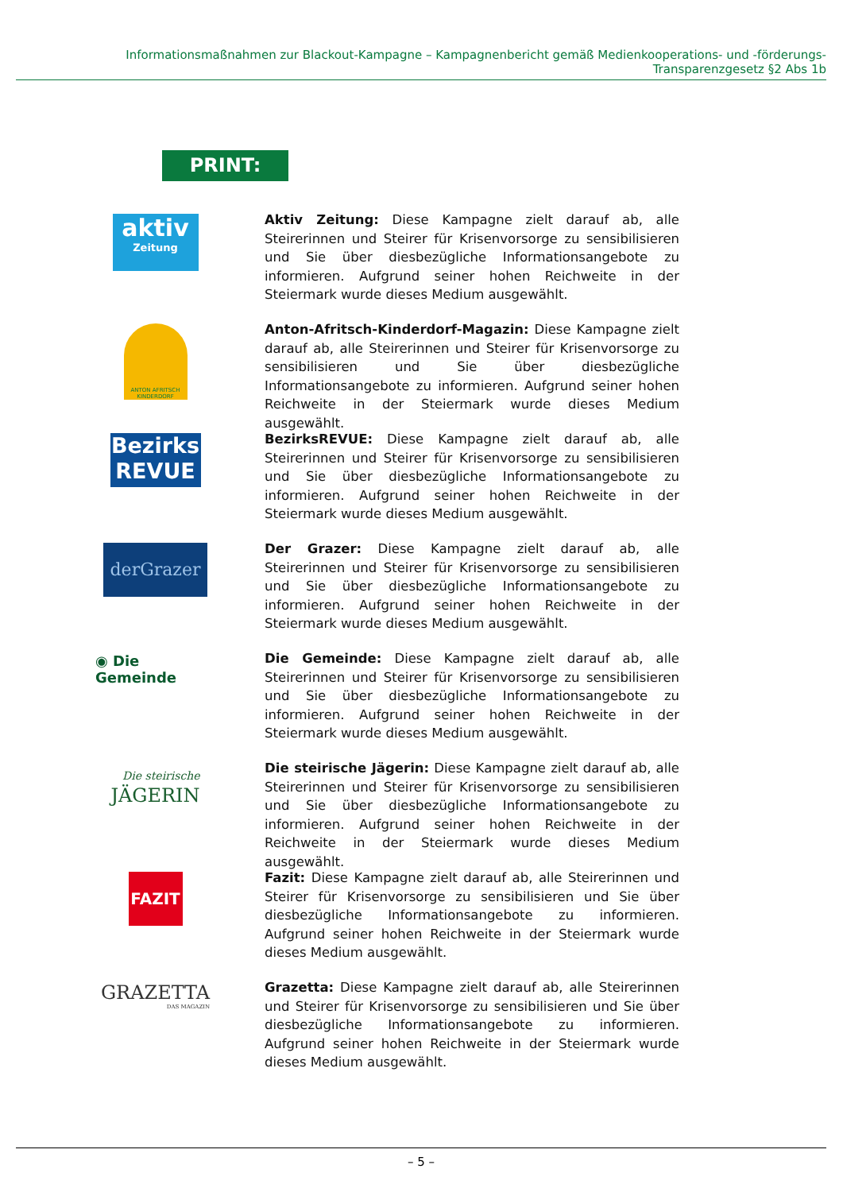Informationsmaßnahmen zur Blackout-Kampagne – Kampagnenbericht gemäß Medienkooperations- und -förderungs-Transparenzgesetz §2 Abs 1b
PRINT:
aktiv
Zeitung
Aktiv Zeitung: Diese Kampagne zielt darauf ab, alle Steirerinnen und Steirer für Krisenvorsorge zu sensibilisieren und Sie über diesbezügliche Informationsangebote zu informieren. Aufgrund seiner hohen Reichweite in der Steiermark wurde dieses Medium ausgewählt.
ANTON AFRITSCH KINDERDORF
Anton-Afritsch-Kinderdorf-Magazin: Diese Kampagne zielt darauf ab, alle Steirerinnen und Steirer für Krisenvorsorge zu sensibilisieren und Sie über diesbezügliche Informationsangebote zu informieren. Aufgrund seiner hohen Reichweite in der Steiermark wurde dieses Medium ausgewählt.
Bezirks
REVUE
BezirksREVUE: Diese Kampagne zielt darauf ab, alle Steirerinnen und Steirer für Krisenvorsorge zu sensibilisieren und Sie über diesbezügliche Informationsangebote zu informieren. Aufgrund seiner hohen Reichweite in der Steiermark wurde dieses Medium ausgewählt.
derGrazer
Der Grazer: Diese Kampagne zielt darauf ab, alle Steirerinnen und Steirer für Krisenvorsorge zu sensibilisieren und Sie über diesbezügliche Informationsangebote zu informieren. Aufgrund seiner hohen Reichweite in der Steiermark wurde dieses Medium ausgewählt.
◉ Die Gemeinde
Die Gemeinde: Diese Kampagne zielt darauf ab, alle Steirerinnen und Steirer für Krisenvorsorge zu sensibilisieren und Sie über diesbezügliche Informationsangebote zu informieren. Aufgrund seiner hohen Reichweite in der Steiermark wurde dieses Medium ausgewählt.
Die steirische
JÄGERIN
Die steirische Jägerin: Diese Kampagne zielt darauf ab, alle Steirerinnen und Steirer für Krisenvorsorge zu sensibilisieren und Sie über diesbezügliche Informationsangebote zu informieren. Aufgrund seiner hohen Reichweite in der Reichweite in der Steiermark wurde dieses Medium ausgewählt.
FAZIT
Fazit: Diese Kampagne zielt darauf ab, alle Steirerinnen und Steirer für Krisenvorsorge zu sensibilisieren und Sie über diesbezügliche Informationsangebote zu informieren. Aufgrund seiner hohen Reichweite in der Steiermark wurde dieses Medium ausgewählt.
GRAZETTA
DAS MAGAZIN
Grazetta: Diese Kampagne zielt darauf ab, alle Steirerinnen und Steirer für Krisenvorsorge zu sensibilisieren und Sie über diesbezügliche Informationsangebote zu informieren. Aufgrund seiner hohen Reichweite in der Steiermark wurde dieses Medium ausgewählt.
– 5 –